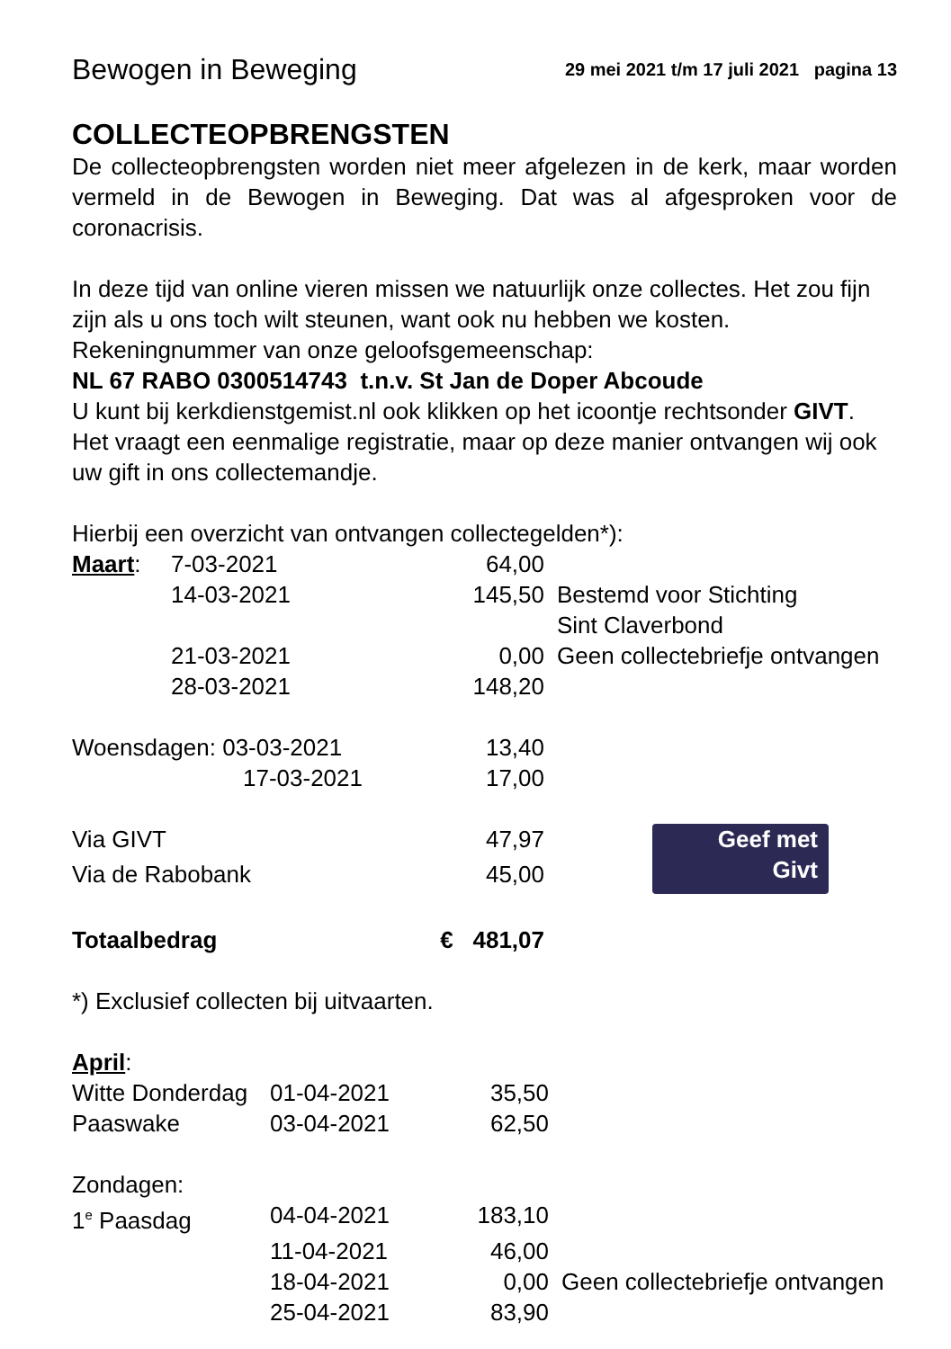Bewogen in Beweging 29 mei 2021 t/m 17 juli 2021 pagina 13
COLLECTEOPBRENGSTEN
De collecteopbrengsten worden niet meer afgelezen in de kerk, maar worden vermeld in de Bewogen in Beweging. Dat was al afgesproken voor de coronacrisis.
In deze tijd van online vieren missen we natuurlijk onze collectes. Het zou fijn zijn als u ons toch wilt steunen, want ook nu hebben we kosten.
Rekeningnummer van onze geloofsgemeenschap:
NL 67 RABO 0300514743 t.n.v. St Jan de Doper Abcoude
U kunt bij kerkdienstgemist.nl ook klikken op het icoontje rechtsonder GIVT. Het vraagt een eenmalige registratie, maar op deze manier ontvangen wij ook uw gift in ons collectemandje.
Hierbij een overzicht van ontvangen collectegelden*):
| Maart : | 7-03-2021 | 64,00 | |
| | 14-03-2021 | 145,50 | Bestemd voor Stichting Sint Claverbond |
| | 21-03-2021 | 0,00 | Geen collectebriefje ontvangen |
| | 28-03-2021 | 148,20 | |
| Woensdagen: 03-03-2021 | | 13,40 | |
| 17-03-2021 | | 17,00 | |
| Via GIVT | | 47,97 | Geef met Givt |
| Via de Rabobank | | 45,00 | |
| Totaalbedrag | | € 481,07 | |
*) Exclusief collecten bij uitvaarten.
April:
| Witte Donderdag | 01-04-2021 | 35,50 | |
| Paaswake | 03-04-2021 | 62,50 | |
| Zondagen: | | | |
| 1<sup>e</sup> Paasdag | 04-04-2021 | 183,10 | |
| | 11-04-2021 | 46,00 | |
| | 18-04-2021 | 0,00 | Geen collectebriefje ontvangen |
| | 25-04-2021 | 83,90 | |